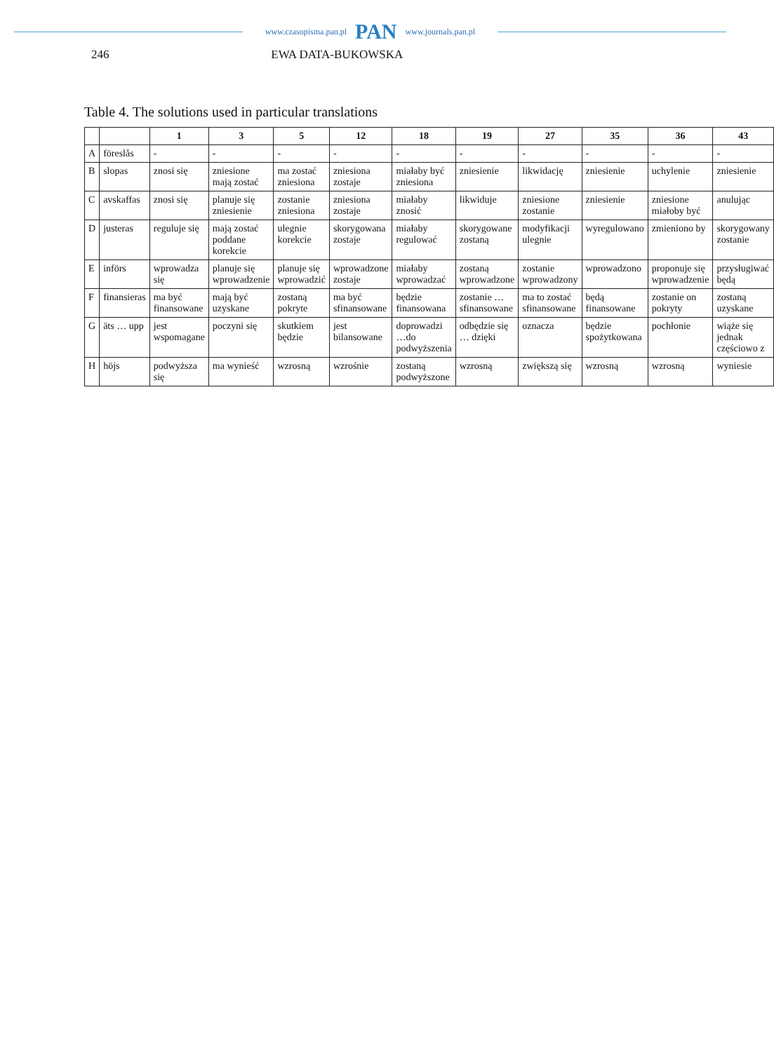www.czasopisma.pan.pl PAN www.journals.pan.pl
246 EWA DATA-BUKOWSKA
Table 4. The solutions used in particular translations
| | | 1 | 3 | 5 | 12 | 18 | 19 | 27 | 35 | 36 | 43 |
| --- | --- | --- | --- | --- | --- | --- | --- | --- | --- | --- | --- |
| A | föreslås | - | - | - | - | - | - | - | - | - | - |
| B | slopas | znosi się | zniesione mają zostać | ma zostać zniesiona | zniesiona zostaje | miałaby być zniesiona | zniesienie | likwidację | zniesienie | uchylenie | zniesienie |
| C | avskaffas | znosi się | planuje się zniesienie | zostanie zniesiona | zniesiona zostaje | miałaby znosić | likwiduje | zniesione zostanie | zniesienie | zniesione miałoby być | anulując |
| D | justeras | reguluje się | mają zostać poddane korekcie | ulegnie korekcie | skorygowana zostaje | miałaby regulować | skorygowane zostaną | modyfikacji ulegnie | wyregulowano | zmieniono by | skorygowany zostanie |
| E | införs | wprowadza się | planuje się wprowadzenie | planuje się wprowadzić | wprowadzone zostaje | miałaby wprowadzać | zostaną wprowadzone | zostanie wprowadzony | wprowadzono | proponuje się wprowadzenie | przysługiwać będą |
| F | finansieras | ma być finansowane | mają być uzyskane | zostaną pokryte | ma być sfinansowane | będzie finansowana | zostanie … sfinansowane | ma to zostać sfinansowane | będą finansowane | zostanie on pokryty | zostaną uzyskane |
| G | äts … upp | jest wspomagane | poczyni się | skutkiem będzie | jest bilansowane | doprowadzi …do podwyższenia | odbędzie się … dzięki | oznacza | będzie spożytkowana | pochłonie | wiąże się jednak częściowo z |
| H | höjs | podwyższa się | ma wynieść | wzrosną | wzrośnie | zostaną podwyższone | wzrosną | zwiększą się | wzrosną | wzrosną | wyniesie |